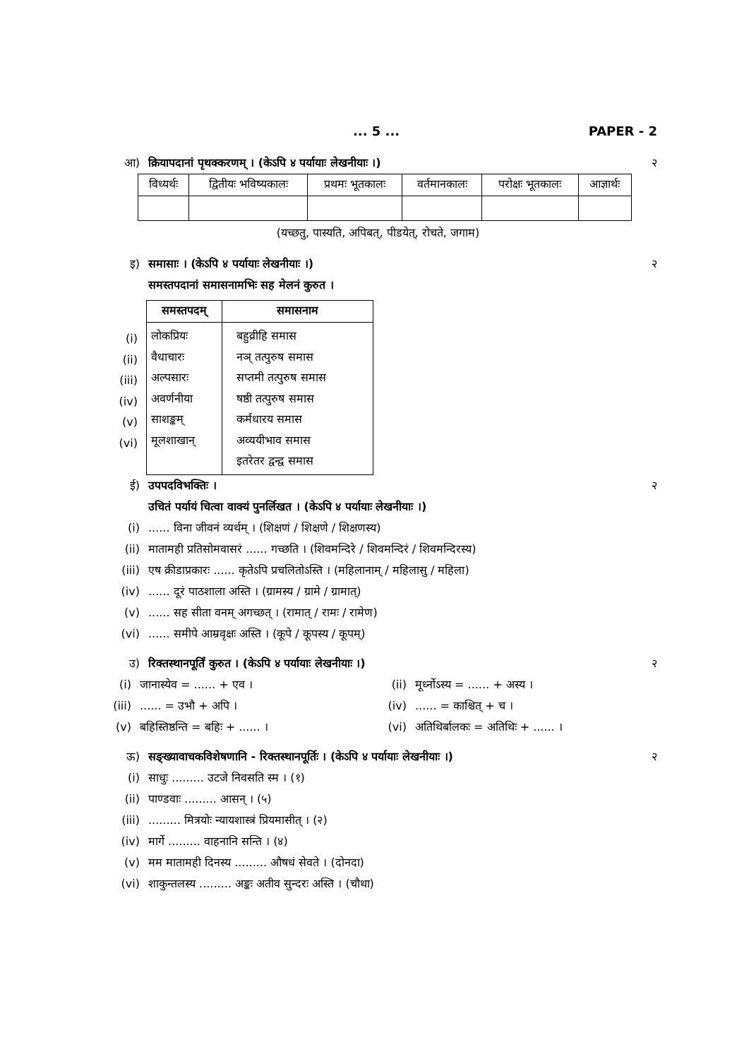... 5 ... PAPER - 2
आ) क्रियापदानां पृथक्करणम् । (केऽपि ४ पर्यायाः लेखनीयाः ।)
२
| विध्यर्थः | द्वितीयः भविष्यकालः | प्रथमः भूतकालः | वर्तमानकालः | परोक्षः भूतकालः | आज्ञार्थः |
| --- | --- | --- | --- | --- | --- |
(यच्छतु, पास्यति, अपिबत्, पीडयेत्, रोचते, जगाम)
इ) समासाः । (केऽपि ४ पर्यायाः लेखनीयाः ।)
२
समस्तपदानां समासनामभिः सह मेलनं कुरुत ।
(i)
(ii)
(iii)
(iv)
(v)
(vi)
| समस्तपदम् | समासनाम |
| --- | --- |
| लोकप्रियः वैधाचारः अल्पसारः अवर्णनीया साशङ्कम् मूलशाखान् | बहुव्रीहि समास नञ् तत्पुरुष समास सप्तमी तत्पुरुष समास षष्ठी तत्पुरुष समास कर्मधारय समास अव्ययीभाव समास इतरेतर द्वन्द्व समास |
ई) उपपदविभक्तिः । २
उचितं पर्यायं चित्वा वाक्यं पुनर्लिखत । (केऽपि ४ पर्यायाः लेखनीयाः ।)
(i) ...... विना जीवनं व्यर्थम् । (शिक्षणं / शिक्षणे / शिक्षणस्य)
(ii) मातामही प्रतिसोमवासरं ...... गच्छति । (शिवमन्दिरे / शिवमन्दिरं / शिवमन्दिरस्य)
(iii) एष क्रीडाप्रकारः ...... कृतेऽपि प्रचलितोऽस्ति । (महिलानाम् / महिलासु / महिला)
(iv) ...... दूरं पाठशाला अस्ति । (ग्रामस्य / ग्रामे / ग्रामात्)
(v) ...... सह सीता वनम् अगच्छत् । (रामात् / रामः / रामेण)
(vi) ...... समीपे आम्रवृक्षः अस्ति । (कूपे / कूपस्य / कूपम्)
उ) रिक्तस्थानपूर्तिं कुरुत । (केऽपि ४ पर्यायाः लेखनीयाः ।)
२
(i)
जानास्येव = ...... + एव ।
(ii)
मूर्ध्नोऽस्य = ...... + अस्य ।
(iii)
...... = उभौ + अपि ।
(iv)
...... = काश्चित् + च ।
(v)
बहिस्तिष्ठन्ति = बहिः + ...... ।
(vi)
अतिथिर्बालकः = अतिथिः + ...... ।
ऊ) सङ्ख्यावाचकविशेषणानि - रिक्तस्थानपूर्तिः । (केऽपि ४ पर्यायाः लेखनीयाः ।)
२
(i) साधुः ......... उटजे निवसति स्म । (१)
(ii) पाण्डवाः ......... आसन् । (५)
(iii) ......... मित्रयोः न्यायशास्त्रं प्रियमासीत् । (२)
(iv) मार्गे ......... वाहनानि सन्ति । (४)
(v) मम मातामही दिनस्य ......... औषधं सेवते । (दोनदा)
(vi) शाकुन्तलस्य ......... अङ्कः अतीव सुन्दरः अस्ति । (चौथा)